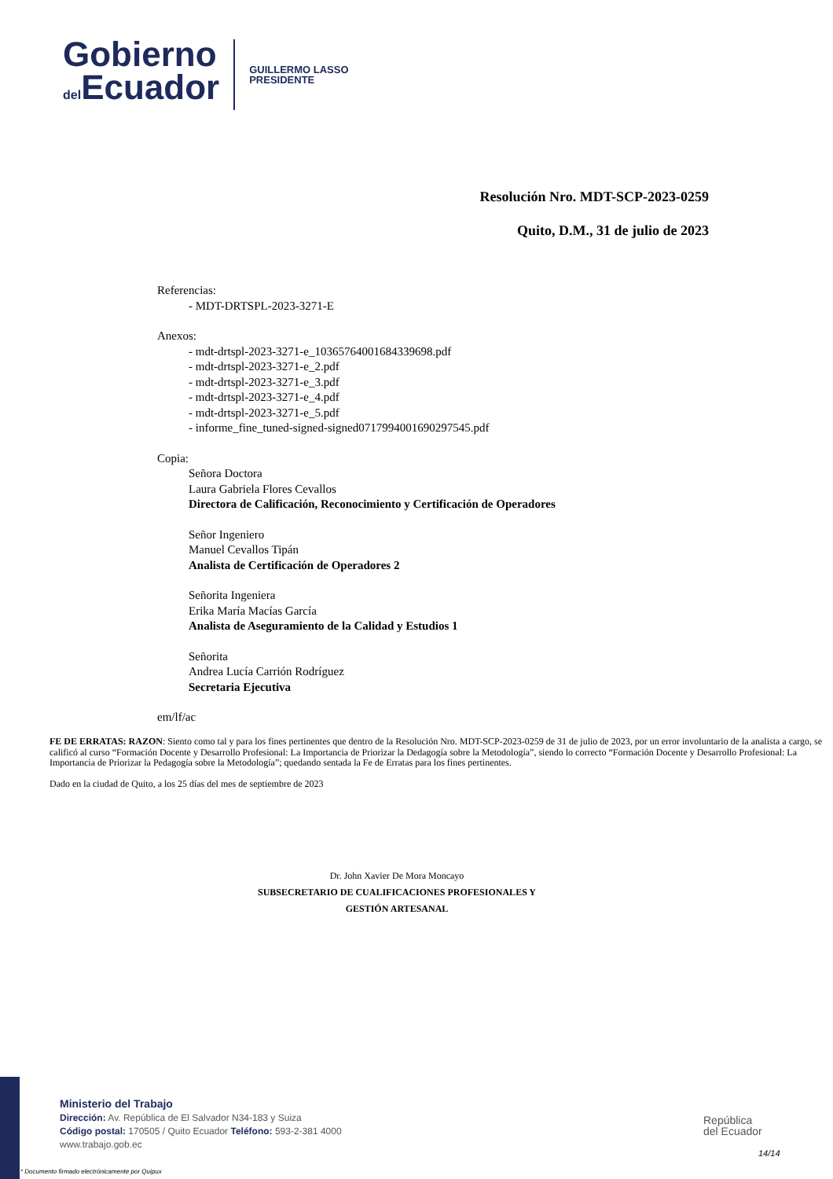Gobierno
del Ecuador
GUILLERMO LASSO
PRESIDENTE
Resolución Nro. MDT-SCP-2023-0259
Quito, D.M., 31 de julio de 2023
Referencias:
- MDT-DRTSPL-2023-3271-E
Anexos:
- mdt-drtspl-2023-3271-e_10365764001684339698.pdf
- mdt-drtspl-2023-3271-e_2.pdf
- mdt-drtspl-2023-3271-e_3.pdf
- mdt-drtspl-2023-3271-e_4.pdf
- mdt-drtspl-2023-3271-e_5.pdf
- informe_fine_tuned-signed-signed0717994001690297545.pdf
Copia:
Señora Doctora
Laura Gabriela Flores Cevallos
Directora de Calificación, Reconocimiento y Certificación de Operadores
Señor Ingeniero
Manuel Cevallos Tipán
Analista de Certificación de Operadores 2
Señorita Ingeniera
Erika María Macías García
Analista de Aseguramiento de la Calidad y Estudios 1
Señorita
Andrea Lucía Carrión Rodríguez
Secretaria Ejecutiva
em/lf/ac
FE DE ERRATAS: RAZON: Siento como tal y para los fines pertinentes que dentro de la Resolución Nro. MDT-SCP-2023-0259 de 31 de julio de 2023, por un error involuntario de la analista a cargo, se calificó al curso “Formación Docente y Desarrollo Profesional: La Importancia de Priorizar la Dedagogía sobre la Metodología”, siendo lo correcto “Formación Docente y Desarrollo Profesional: La Importancia de Priorizar la Pedagogía sobre la Metodología”; quedando sentada la Fe de Erratas para los fines pertinentes.
Dado en la ciudad de Quito, a los 25 días del mes de septiembre de 2023
Dr. John Xavier De Mora Moncayo
SUBSECRETARIO DE CUALIFICACIONES PROFESIONALES Y
GESTIÓN ARTESANAL
Ministerio del Trabajo
Dirección: Av. República de El Salvador N34-183 y Suiza
Código postal: 170505 / Quito Ecuador Teléfono: 593-2-381 4000
www.trabajo.gob.ec
* Documento firmado electrónicamente por Quipux
República
del Ecuador
14/14